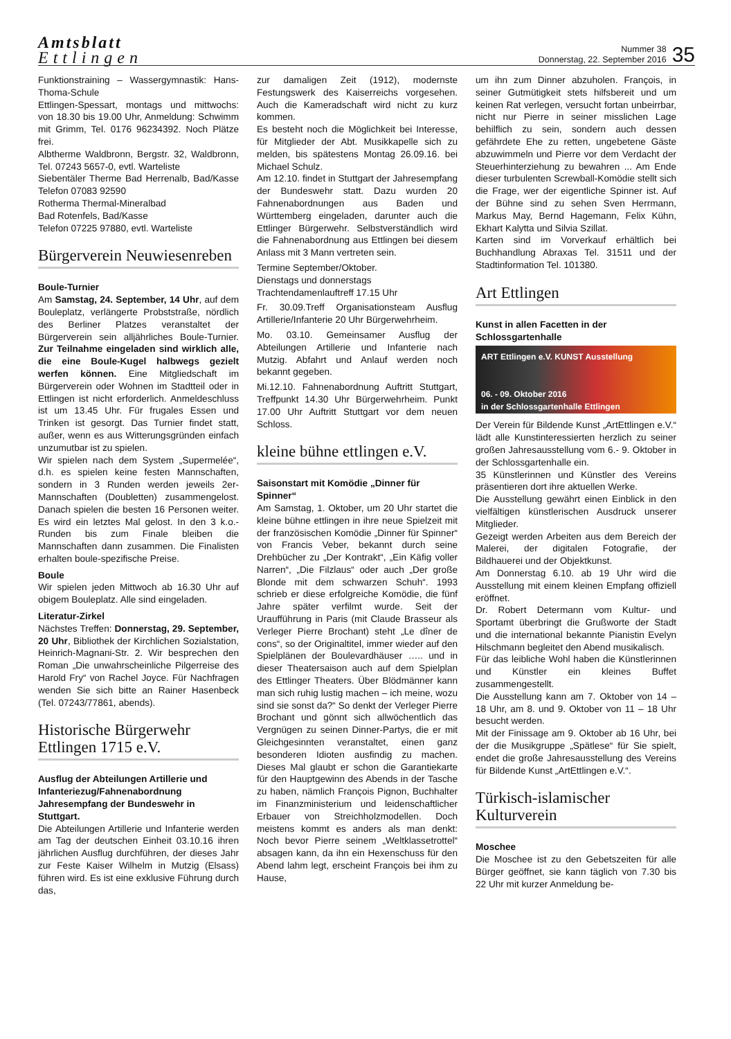Amtsblatt
Ettlingen
Nummer 38
Donnerstag, 22. September 2016
35
Funktionstraining – Wassergymnastik: Hans-Thoma-Schule
Ettlingen-Spessart, montags und mittwochs: von 18.30 bis 19.00 Uhr, Anmeldung: Schwimm mit Grimm, Tel. 0176 96234392. Noch Plätze frei.
Albtherme Waldbronn, Bergstr. 32, Waldbronn, Tel. 07243 5657-0, evtl. Warteliste
Siebentäler Therme Bad Herrenalb, Bad/Kasse Telefon 07083 92590
Rotherma Thermal-Mineralbad
Bad Rotenfels, Bad/Kasse
Telefon 07225 97880, evtl. Warteliste
Bürgerverein Neuwiesenreben
Boule-Turnier
Am Samstag, 24. September, 14 Uhr, auf dem Bouleplatz, verlängerte Probststraße, nördlich des Berliner Platzes veranstaltet der Bürgerverein sein alljährliches Boule-Turnier. Zur Teilnahme eingeladen sind wirklich alle, die eine Boule-Kugel halbwegs gezielt werfen können. Eine Mitgliedschaft im Bürgerverein oder Wohnen im Stadtteil oder in Ettlingen ist nicht erforderlich. Anmeldeschluss ist um 13.45 Uhr. Für frugales Essen und Trinken ist gesorgt. Das Turnier findet statt, außer, wenn es aus Witterungsgründen einfach unzumutbar ist zu spielen.
Wir spielen nach dem System „Supermelée“, d.h. es spielen keine festen Mannschaften, sondern in 3 Runden werden jeweils 2er-Mannschaften (Doubletten) zusammengelost. Danach spielen die besten 16 Personen weiter. Es wird ein letztes Mal gelost. In den 3 k.o.-Runden bis zum Finale bleiben die Mannschaften dann zusammen. Die Finalisten erhalten boule-spezifische Preise.
Boule
Wir spielen jeden Mittwoch ab 16.30 Uhr auf obigem Bouleplatz. Alle sind eingeladen.
Literatur-Zirkel
Nächstes Treffen: Donnerstag, 29. September, 20 Uhr, Bibliothek der Kirchlichen Sozialstation, Heinrich-Magnani-Str. 2. Wir besprechen den Roman „Die unwahrscheinliche Pilgerreise des Harold Fry“ von Rachel Joyce. Für Nachfragen wenden Sie sich bitte an Rainer Hasenbeck (Tel. 07243/77861, abends).
Historische Bürgerwehr Ettlingen 1715 e.V.
Ausflug der Abteilungen Artillerie und Infanteriezug/Fahnenabordnung Jahresempfang der Bundeswehr in Stuttgart.
Die Abteilungen Artillerie und Infanterie werden am Tag der deutschen Einheit 03.10.16 ihren jährlichen Ausflug durchführen, der dieses Jahr zur Feste Kaiser Wilhelm in Mutzig (Elsass) führen wird. Es ist eine exklusive Führung durch das,
zur damaligen Zeit (1912), modernste Festungswerk des Kaiserreichs vorgesehen. Auch die Kameradschaft wird nicht zu kurz kommen.
Es besteht noch die Möglichkeit bei Interesse, für Mitglieder der Abt. Musikkapelle sich zu melden, bis spätestens Montag 26.09.16. bei Michael Schulz.
Am 12.10. findet in Stuttgart der Jahresempfang der Bundeswehr statt. Dazu wurden 20 Fahnenabordnungen aus Baden und Württemberg eingeladen, darunter auch die Ettlinger Bürgerwehr. Selbstverständlich wird die Fahnenabordnung aus Ettlingen bei diesem Anlass mit 3 Mann vertreten sein.
Termine September/Oktober.
Dienstags und donnerstags
Trachtendamenlauftreff 17.15 Uhr
Fr. 30.09.Treff Organisationsteam Ausflug Artillerie/Infanterie 20 Uhr Bürgerwehrheim.
Mo. 03.10. Gemeinsamer Ausflug der Abteilungen Artillerie und Infanterie nach Mutzig. Abfahrt und Anlauf werden noch bekannt gegeben.
Mi.12.10. Fahnenabordnung Auftritt Stuttgart, Treffpunkt 14.30 Uhr Bürgerwehrheim. Punkt 17.00 Uhr Auftritt Stuttgart vor dem neuen Schloss.
kleine bühne ettlingen e.V.
Saisonstart mit Komödie „Dinner für Spinner“
Am Samstag, 1. Oktober, um 20 Uhr startet die kleine bühne ettlingen in ihre neue Spielzeit mit der französischen Komödie „Dinner für Spinner“ von Francis Veber, bekannt durch seine Drehbücher zu „Der Kontrakt“, „Ein Käfig voller Narren“, „Die Filzlaus“ oder auch „Der große Blonde mit dem schwarzen Schuh“. 1993 schrieb er diese erfolgreiche Komödie, die fünf Jahre später verfilmt wurde. Seit der Uraufführung in Paris (mit Claude Brasseur als Verleger Pierre Brochant) steht „Le dîner de cons“, so der Originaltitel, immer wieder auf den Spielplänen der Boulevardhäuser ….. und in dieser Theatersaison auch auf dem Spielplan des Ettlinger Theaters. Über Blödmänner kann man sich ruhig lustig machen – ich meine, wozu sind sie sonst da?“ So denkt der Verleger Pierre Brochant und gönnt sich allwöchentlich das Vergnügen zu seinen Dinner-Partys, die er mit Gleichgesinnten veranstaltet, einen ganz besonderen Idioten ausfindig zu machen. Dieses Mal glaubt er schon die Garantiekarte für den Hauptgewinn des Abends in der Tasche zu haben, nämlich François Pignon, Buchhalter im Finanzministerium und leidenschaftlicher Erbauer von Streichholzmodellen. Doch meistens kommt es anders als man denkt: Noch bevor Pierre seinem „Weltklassetrottel“ absagen kann, da ihn ein Hexenschuss für den Abend lahm legt, erscheint François bei ihm zu Hause,
um ihn zum Dinner abzuholen. François, in seiner Gutmütigkeit stets hilfsbereit und um keinen Rat verlegen, versucht fortan unbeirrbar, nicht nur Pierre in seiner misslichen Lage behilflich zu sein, sondern auch dessen gefährdete Ehe zu retten, ungebetene Gäste abzuwimmeln und Pierre vor dem Verdacht der Steuerhinterziehung zu bewahren ... Am Ende dieser turbulenten Screwball-Komödie stellt sich die Frage, wer der eigentliche Spinner ist. Auf der Bühne sind zu sehen Sven Herrmann, Markus May, Bernd Hagemann, Felix Kühn, Ekhart Kalytta und Silvia Szillat.
Karten sind im Vorverkauf erhältlich bei Buchhandlung Abraxas Tel. 31511 und der Stadtinformation Tel. 101380.
Art Ettlingen
Kunst in allen Facetten in der Schlossgartenhalle
ART Ettlingen e.V. KUNST Ausstellung
06. - 09. Oktober 2016
in der Schlossgartenhalle Ettlingen
Der Verein für Bildende Kunst „ArtEttlingen e.V.“ lädt alle Kunstinteressierten herzlich zu seiner großen Jahresausstellung vom 6.- 9. Oktober in der Schlossgartenhalle ein.
35 Künstlerinnen und Künstler des Vereins präsentieren dort ihre aktuellen Werke.
Die Ausstellung gewährt einen Einblick in den vielfältigen künstlerischen Ausdruck unserer Mitglieder.
Gezeigt werden Arbeiten aus dem Bereich der Malerei, der digitalen Fotografie, der Bildhauerei und der Objektkunst.
Am Donnerstag 6.10. ab 19 Uhr wird die Ausstellung mit einem kleinen Empfang offiziell eröffnet.
Dr. Robert Determann vom Kultur- und Sportamt überbringt die Grußworte der Stadt und die international bekannte Pianistin Evelyn Hilschmann begleitet den Abend musikalisch.
Für das leibliche Wohl haben die Künstlerinnen und Künstler ein kleines Buffet zusammengestellt.
Die Ausstellung kann am 7. Oktober von 14 – 18 Uhr, am 8. und 9. Oktober von 11 – 18 Uhr besucht werden.
Mit der Finissage am 9. Oktober ab 16 Uhr, bei der die Musikgruppe „Spätlese“ für Sie spielt, endet die große Jahresausstellung des Vereins für Bildende Kunst „ArtEttlingen e.V.“.
Türkisch-islamischer Kulturverein
Moschee
Die Moschee ist zu den Gebetszeiten für alle Bürger geöffnet, sie kann täglich von 7.30 bis 22 Uhr mit kurzer Anmeldung be-